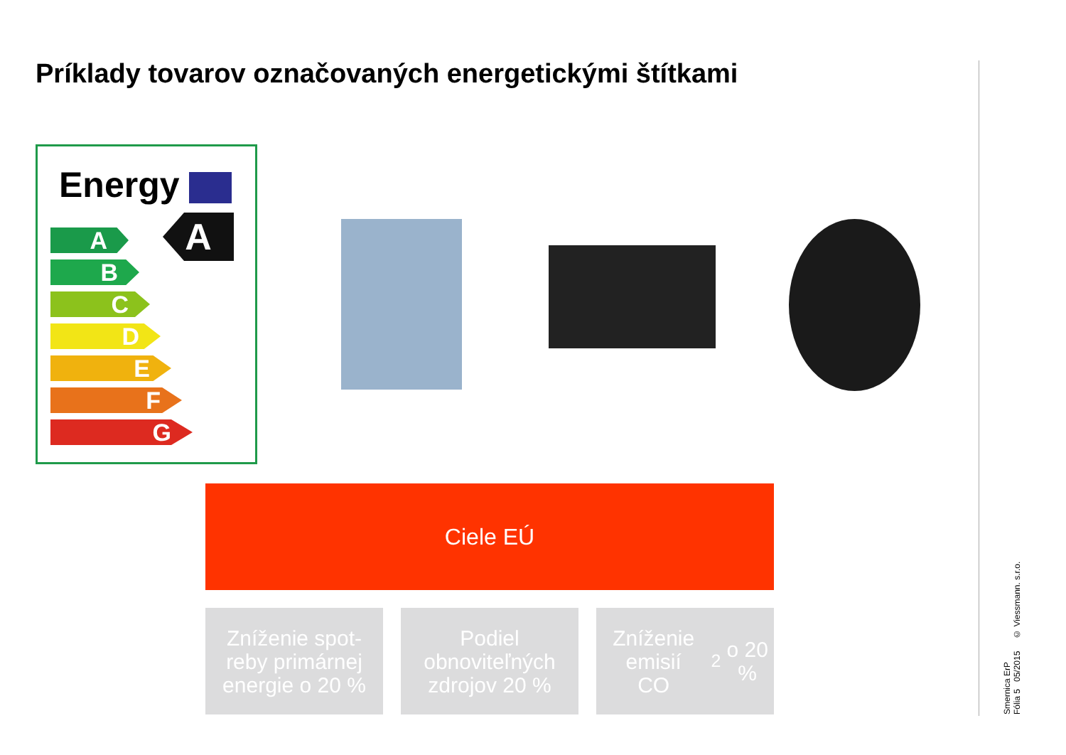Príklady tovarov označovaných energetickými štítkami
Energy
A
A
B
C
D
E
F
G
Ciele EÚ
Zníženie spot-
reby primárnej
energie o 20 %
Podiel
obnoviteľných
zdrojov 20 %
Zníženie emisií
CO<sub>2</sub> o 20 %
Smernica ErP
Fólia 5 05/2015 © Viessmann. s.r.o.